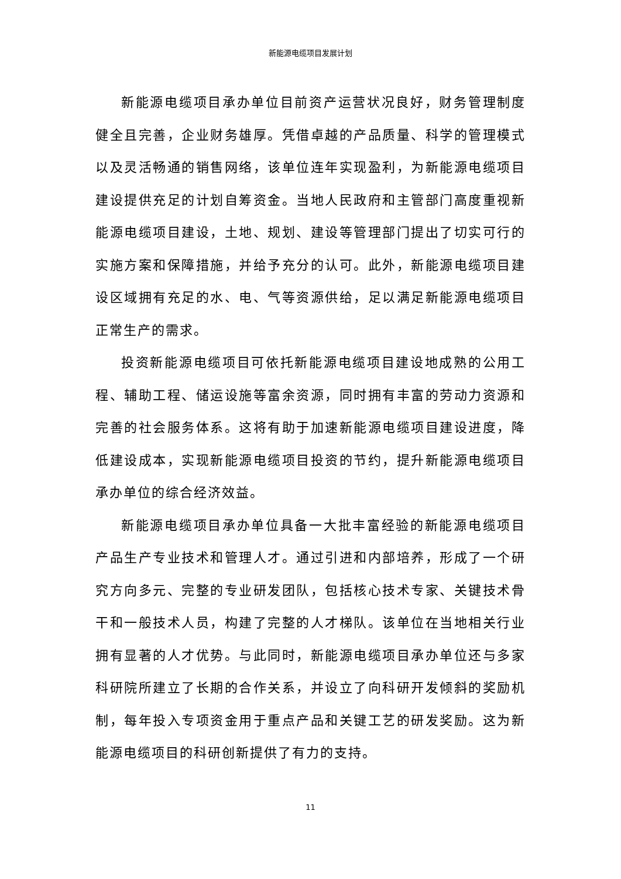新能源电缆项目发展计划
新能源电缆项目承办单位目前资产运营状况良好，财务管理制度健全且完善，企业财务雄厚。凭借卓越的产品质量、科学的管理模式以及灵活畅通的销售网络，该单位连年实现盈利，为新能源电缆项目建设提供充足的计划自筹资金。当地人民政府和主管部门高度重视新能源电缆项目建设，土地、规划、建设等管理部门提出了切实可行的实施方案和保障措施，并给予充分的认可。此外，新能源电缆项目建设区域拥有充足的水、电、气等资源供给，足以满足新能源电缆项目正常生产的需求。
投资新能源电缆项目可依托新能源电缆项目建设地成熟的公用工程、辅助工程、储运设施等富余资源，同时拥有丰富的劳动力资源和完善的社会服务体系。这将有助于加速新能源电缆项目建设进度，降低建设成本，实现新能源电缆项目投资的节约，提升新能源电缆项目承办单位的综合经济效益。
新能源电缆项目承办单位具备一大批丰富经验的新能源电缆项目产品生产专业技术和管理人才。通过引进和内部培养，形成了一个研究方向多元、完整的专业研发团队，包括核心技术专家、关键技术骨干和一般技术人员，构建了完整的人才梯队。该单位在当地相关行业拥有显著的人才优势。与此同时，新能源电缆项目承办单位还与多家科研院所建立了长期的合作关系，并设立了向科研开发倾斜的奖励机制，每年投入专项资金用于重点产品和关键工艺的研发奖励。这为新能源电缆项目的科研创新提供了有力的支持。
11